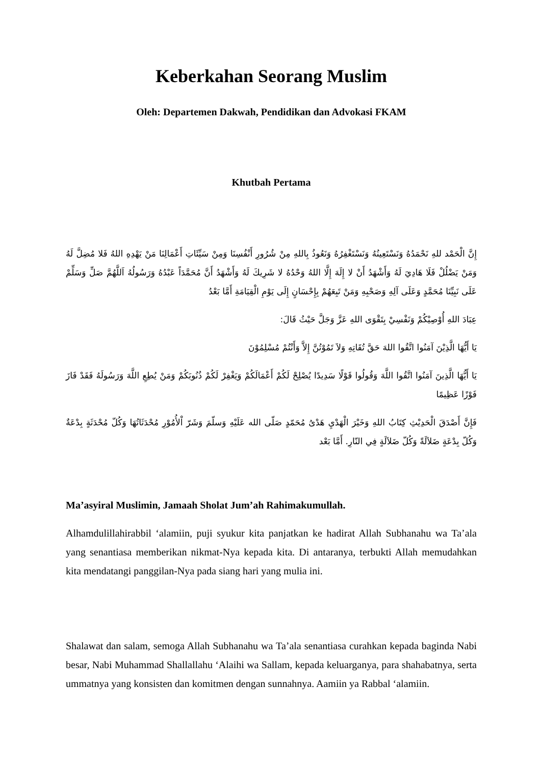Keberkahan Seorang Muslim
Oleh: Departemen Dakwah, Pendidikan dan Advokasi FKAM
Khutbah Pertama
إِنَّ الْحَمْد للهِ نَحْمَدُهُ وَنَسْتَعِينُهُ وَنَسْتَغْفِرُهُ وَنَعُوذُ بِاللهِ مِنْ شُرُورِ أَنْفُسِنَا وَمِنْ سَيِّئَاتِ أَعْمَالِنَا مَنْ يَهْدِهِ اللهُ فَلا مُضِلَّ لَهُ وَمَنْ يَضْلُلْ فَلَا هَادِيَ لَهُ وَأَشْهَدُ أَنْ لا إِلَهَ إِلَّا اللهُ وَحْدُهُ لا شَرِيكَ لَهُ وَأَشْهَدُ أَنَّ مُحَمَّدَاً عَبْدُهُ وَرَسُولُهُ اَللَّهُمَّ صَلِّ وَسَلِّمْ عَلَى نَبِيِّنَا مُحَمَّدٍ وَعَلَى آلِهِ وَصَحْبِهِ وَمَنْ تَبِعَهُمْ بِإِحْسَانٍ إِلَى يَوْمِ الْقِيَامَةِ أَمَّا بَعْدُ
عِبَادَ اللهِ أُوْصِيْكُمْ وَنَفْسِيْ بِتَقْوَى اللهِ عَزَّ وَجَلَّ حَيْثُ قَالَ:
يَا أَيُّهَا الَّذِيْنَ آمَنُوا اتَّقُوا اللهَ حَقَّ تُقَاتِهِ وَلاَ تَمُوْتُنَّ إِلاَّ وَأَنْتُمْ مُسْلِمُوْنَ
يَا أَيُّهَا الَّذِينَ آمَنُوا اتَّقُوا اللَّهَ وَقُولُوا قَوْلًا سَدِيدًا يُصْلِحْ لَكُمْ أَعْمَالَكُمْ وَيَغْفِرْ لَكُمْ ذُنُوبَكُمْ وَمَنْ يُطِعِ اللَّهَ وَرَسُولَهُ فَقَدْ فَازَ فَوْزًا عَظِيمًا
فَإِنَّ أَصْدَقَ الْحَدِيْثِ كِتَابُ اللهِ وَخَيْرَ الْهَدْيِ هَدْىُ مُحَمّدٍ صَلّى الله عَلَيْهِ وَسلّمَ وَشَرّ اْلأُمُوْرِ مُحْدَثَاتُهَا وَكُلّ مُحْدَثَةٍ بِدْعَةٌ وَكُلّ بِدْعَةٍ ضَلاَلَةً وَكُلّ ضَلاَلَةٍ فِي النّارِ. أَمَّا بَعْد
Ma’asyiral Muslimin, Jamaah Sholat Jum’ah Rahimakumullah.
Alhamdulillahirabbil ‘alamiin, puji syukur kita panjatkan ke hadirat Allah Subhanahu wa Ta’ala yang senantiasa memberikan nikmat-Nya kepada kita. Di antaranya, terbukti Allah memudahkan kita mendatangi panggilan-Nya pada siang hari yang mulia ini.
Shalawat dan salam, semoga Allah Subhanahu wa Ta’ala senantiasa curahkan kepada baginda Nabi besar, Nabi Muhammad Shallallahu ‘Alaihi wa Sallam, kepada keluarganya, para shahabatnya, serta ummatnya yang konsisten dan komitmen dengan sunnahnya. Aamiin ya Rabbal ‘alamiin.